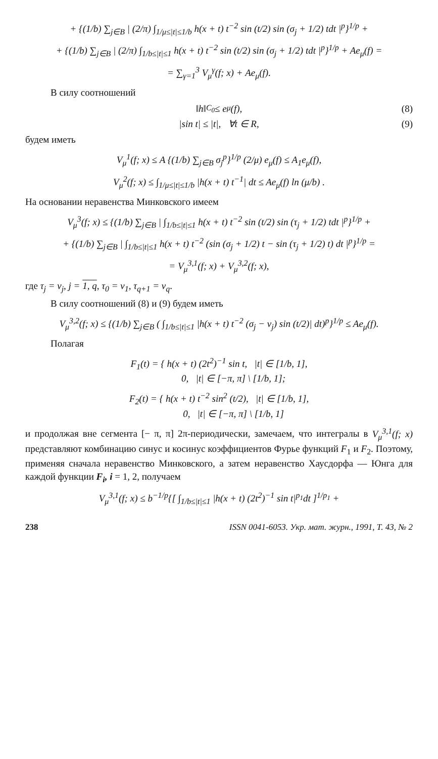+ {(1/b) ∑<sub>j∈B</sub> | (2/π) ∫<sub>1/μ≤|t|≤1/b</sub> h(x + t) t<sup>−2</sup> sin (t/2) sin (σ<sub>j</sub> + 1/2) tdt |<sup>p</sup>}<sup>1/p</sup> +
+ {(1/b) ∑<sub>j∈B</sub> | (2/π) ∫<sub>1/b≤|t|≤1</sub> h(x + t) t<sup>−2</sup> sin (t/2) sin (σ<sub>j</sub> + 1/2) tdt |<sup>p</sup>}<sup>1/p</sup> + Ae<sub>μ</sub>(f) =
= ∑<sub>γ=1</sub><sup>3</sup> V<sub>μ</sub><sup>γ</sup>(f; x) + Ae<sub>μ</sub>(f).
В силу соотношений
‖h‖<sub>C<sub>0</sub></sub> ≤ e<sub>μ</sub>(f), (8)
|sin t| ≤ |t|, ∀t ∈ R, (9)
будем иметь
V<sub>μ</sub><sup>1</sup>(f; x) ≤ A {(1/b) ∑<sub>j∈B</sub> σ<sub>j</sub><sup>p</sup>}<sup>1/p</sup> (2/μ) e<sub>μ</sub>(f) ≤ A<sub>1</sub>e<sub>μ</sub>(f),
V<sub>μ</sub><sup>2</sup>(f; x) ≤ ∫<sub>1/μ≤|t|≤1/b</sub> |h(x + t) t<sup>−1</sup>| dt ≤ Ae<sub>μ</sub>(f) ln (μ/b) .
На основании неравенства Минковского имеем
V<sub>μ</sub><sup>3</sup>(f; x) ≤ {(1/b) ∑<sub>j∈B</sub> | ∫<sub>1/b≤|t|≤1</sub> h(x + t) t<sup>−2</sup> sin (t/2) sin (τ<sub>j</sub> + 1/2) tdt |<sup>p</sup>}<sup>1/p</sup> +
+ {(1/b) ∑<sub>j∈B</sub> | ∫<sub>1/b≤|t|≤1</sub> h(x + t) t<sup>−2</sup> (sin (σ<sub>j</sub> + 1/2) t − sin (τ<sub>j</sub> + 1/2) t) dt |<sup>p</sup>}<sup>1/p</sup> =
= V<sub>μ</sub><sup>3,1</sup>(f; x) + V<sub>μ</sub><sup>3,2</sup>(f; x),
где τ<sub>j</sub> = ν<sub>j</sub>, j = 1, q, τ<sub>0</sub> = ν<sub>1</sub>, τ<sub>q+1</sub> = ν<sub>q</sub>.
В силу соотношений (8) и (9) будем иметь
V<sub>μ</sub><sup>3,2</sup>(f; x) ≤ {(1/b) ∑<sub>j∈B</sub> ( ∫<sub>1/b≤|t|≤1</sub> |h(x + t) t<sup>−2</sup> (σ<sub>j</sub> − ν<sub>j</sub>) sin (t/2)| dt)<sup>p</sup>}<sup>1/p</sup> ≤ Ae<sub>μ</sub>(f).
Полагая
F<sub>1</sub>(t) = { h(x + t) (2t<sup>2</sup>)<sup>−1</sup> sin t, |t| ∈ [1/b, 1],
0, |t| ∈ [−π, π] \ [1/b, 1];
F<sub>2</sub>(t) = { h(x + t) t<sup>−2</sup> sin<sup>2</sup> (t/2), |t| ∈ [1/b, 1],
0, |t| ∈ [−π, π] \ [1/b, 1]
и продолжая вне сегмента [− π, π] 2π-периодически, замечаем, что интегралы в V<sub>μ</sub><sup>3,1</sup>(f; x) представляют комбинацию синус и косинус коэффициентов Фурье функций F<sub>1</sub> и F<sub>2</sub>. Поэтому, применяя сначала неравенство Минковского, а затем неравенство Хаусдорфа — Юнга для каждой функции F<sub>i</sub>, i = 1, 2, получаем
V<sub>μ</sub><sup>3,1</sup>(f; x) ≤ b<sup>−1/p</sup>{[ ∫<sub>1/b≤|t|≤1</sub> |h(x + t) (2t<sup>2</sup>)<sup>−1</sup> sin t|<sup>p<sub>1</sub></sup>dt ]<sup>1/p<sub>1</sub></sup> +
238 ISSN 0041-6053. Укр. мат. журн., 1991, Т. 43, № 2